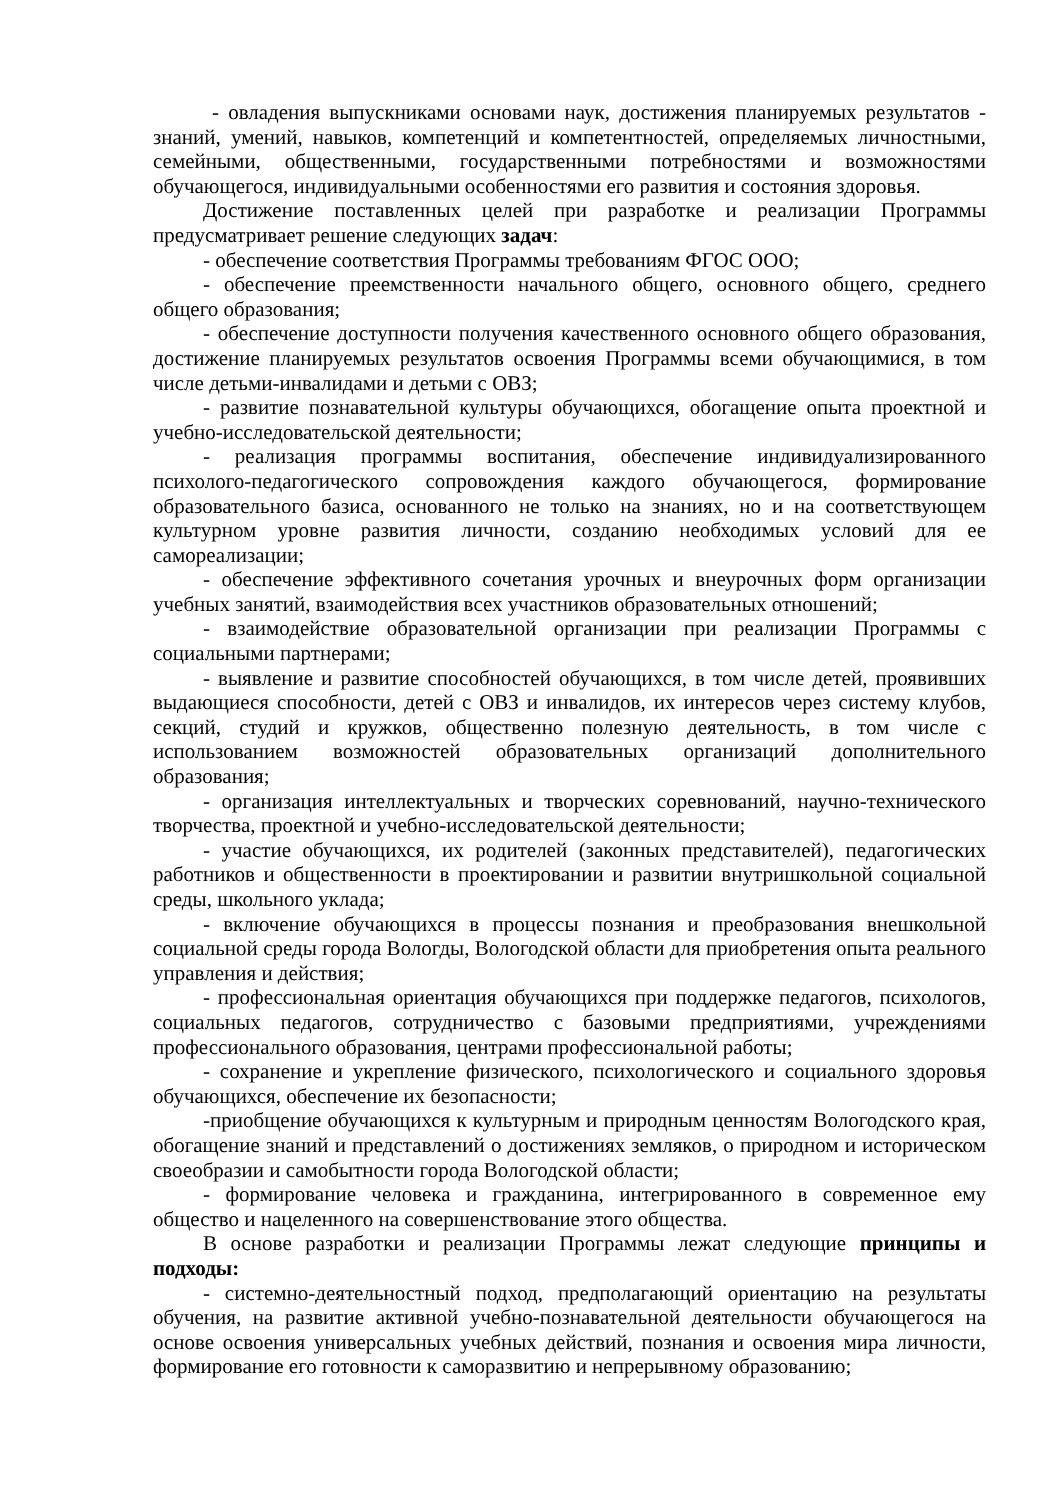- овладения выпускниками основами наук, достижения планируемых результатов - знаний, умений, навыков, компетенций и компетентностей, определяемых личностными, семейными, общественными, государственными потребностями и возможностями обучающегося, индивидуальными особенностями его развития и состояния здоровья.
Достижение поставленных целей при разработке и реализации Программы предусматривает решение следующих задач:
- обеспечение соответствия Программы требованиям ФГОС ООО;
- обеспечение преемственности начального общего, основного общего, среднего общего образования;
- обеспечение доступности получения качественного основного общего образования, достижение планируемых результатов освоения Программы всеми обучающимися, в том числе детьми-инвалидами и детьми с ОВЗ;
- развитие познавательной культуры обучающихся, обогащение опыта проектной и учебно-исследовательской деятельности;
- реализация программы воспитания, обеспечение индивидуализированного психолого-педагогического сопровождения каждого обучающегося, формирование образовательного базиса, основанного не только на знаниях, но и на соответствующем культурном уровне развития личности, созданию необходимых условий для ее самореализации;
- обеспечение эффективного сочетания урочных и внеурочных форм организации учебных занятий, взаимодействия всех участников образовательных отношений;
- взаимодействие образовательной организации при реализации Программы с социальными партнерами;
- выявление и развитие способностей обучающихся, в том числе детей, проявивших выдающиеся способности, детей с ОВЗ и инвалидов, их интересов через систему клубов, секций, студий и кружков, общественно полезную деятельность, в том числе с использованием возможностей образовательных организаций дополнительного образования;
- организация интеллектуальных и творческих соревнований, научно-технического творчества, проектной и учебно-исследовательской деятельности;
- участие обучающихся, их родителей (законных представителей), педагогических работников и общественности в проектировании и развитии внутришкольной социальной среды, школьного уклада;
- включение обучающихся в процессы познания и преобразования внешкольной социальной среды города Вологды, Вологодской области для приобретения опыта реального управления и действия;
- профессиональная ориентация обучающихся при поддержке педагогов, психологов, социальных педагогов, сотрудничество с базовыми предприятиями, учреждениями профессионального образования, центрами профессиональной работы;
- сохранение и укрепление физического, психологического и социального здоровья обучающихся, обеспечение их безопасности;
-приобщение обучающихся к культурным и природным ценностям Вологодского края, обогащение знаний и представлений о достижениях земляков, о природном и историческом своеобразии и самобытности города Вологодской области;
- формирование человека и гражданина, интегрированного в современное ему общество и нацеленного на совершенствование этого общества.
В основе разработки и реализации Программы лежат следующие принципы и подходы:
- системно-деятельностный подход, предполагающий ориентацию на результаты обучения, на развитие активной учебно-познавательной деятельности обучающегося на основе освоения универсальных учебных действий, познания и освоения мира личности, формирование его готовности к саморазвитию и непрерывному образованию;